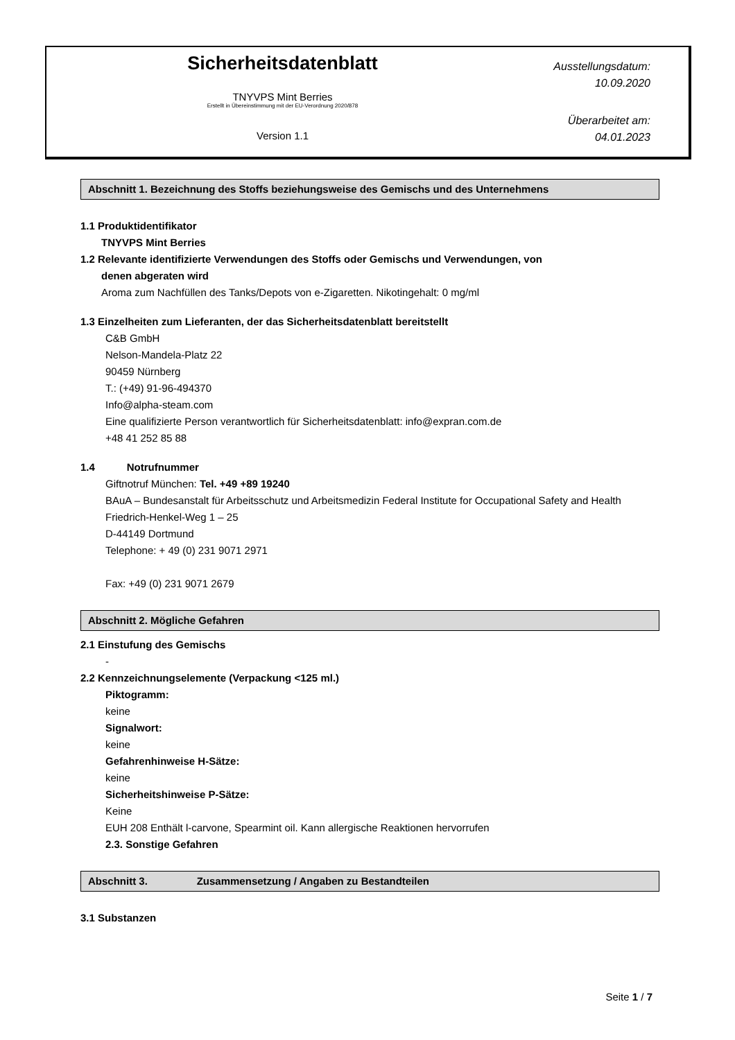Sicherheitsdatenblatt
TNYVPS Mint Berries
Erstellt in Übereinstimmung mit der EU-Verordnung 2020/878
Version 1.1
Ausstellungsdatum:
10.09.2020
Überarbeitet am:
04.01.2023
Abschnitt 1. Bezeichnung des Stoffs beziehungsweise des Gemischs und des Unternehmens
1.1 Produktidentifikator
TNYVPS Mint Berries
1.2 Relevante identifizierte Verwendungen des Stoffs oder Gemischs und Verwendungen, von
denen abgeraten wird
Aroma zum Nachfüllen des Tanks/Depots von e-Zigaretten. Nikotingehalt: 0 mg/ml
1.3 Einzelheiten zum Lieferanten, der das Sicherheitsdatenblatt bereitstellt
C&B GmbH
Nelson-Mandela-Platz 22
90459 Nürnberg
T.: (+49) 91-96-494370
Info@alpha-steam.com
Eine qualifizierte Person verantwortlich für Sicherheitsdatenblatt: info@expran.com.de
+48 41 252 85 88
1.4 Notrufnummer
Giftnotruf München: Tel. +49 +89 19240
BAuA – Bundesanstalt für Arbeitsschutz und Arbeitsmedizin Federal Institute for Occupational Safety and Health
Friedrich-Henkel-Weg 1 – 25
D-44149 Dortmund
Telephone: + 49 (0) 231 9071 2971
Fax: +49 (0) 231 9071 2679
Abschnitt 2. Mögliche Gefahren
2.1 Einstufung des Gemischs
-
2.2 Kennzeichnungselemente (Verpackung <125 ml.)
Piktogramm:
keine
Signalwort:
keine
Gefahrenhinweise H-Sätze:
keine
Sicherheitshinweise P-Sätze:
Keine
EUH 208 Enthält l-carvone, Spearmint oil. Kann allergische Reaktionen hervorrufen
2.3. Sonstige Gefahren
Abschnitt 3. Zusammensetzung / Angaben zu Bestandteilen
3.1 Substanzen
Seite 1 / 7